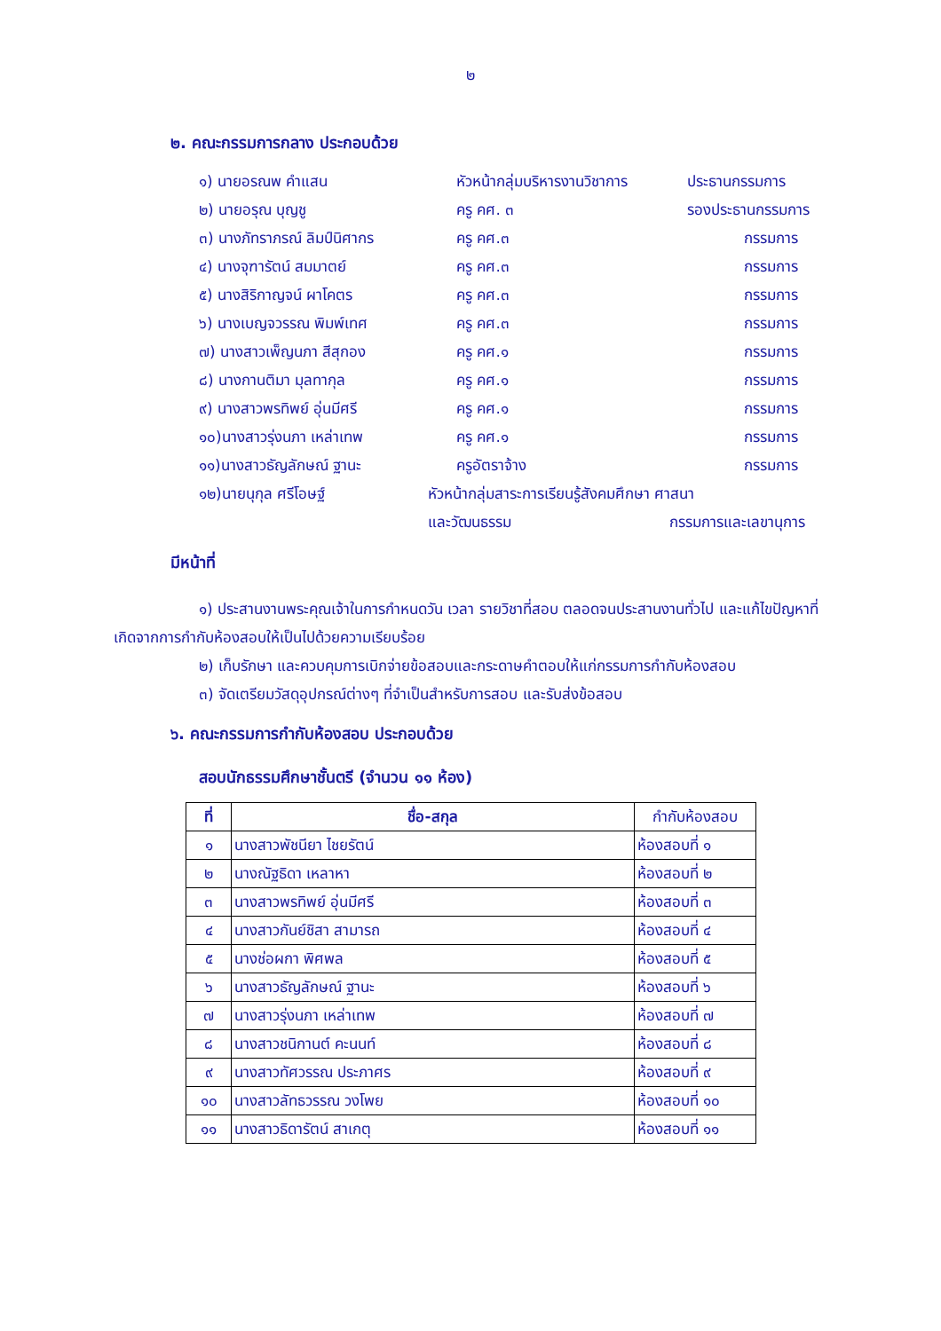๒
๒. คณะกรรมการกลาง ประกอบด้วย
๑) นายอรณพ คำแสน หัวหน้ากลุ่มบริหารงานวิชาการ ประธานกรรมการ
๒) นายอรุณ บุญชู ครู คศ. ๓ รองประธานกรรมการ
๓) นางภัทราภรณ์ ลิมป์นิศากร ครู คศ.๓ กรรมการ
๔) นางจุฑารัตน์ สมมาตย์ ครู คศ.๓ กรรมการ
๕) นางสิริกาญจน์ ผาโคตร ครู คศ.๓ กรรมการ
๖) นางเบญจวรรณ พิมพ์เทศ ครู คศ.๓ กรรมการ
๗) นางสาวเพ็ญนภา สีสุกอง ครู คศ.๑ กรรมการ
๘) นางกานติมา มุลทากุล ครู คศ.๑ กรรมการ
๙) นางสาวพรทิพย์ อุ่นมีศรี ครู คศ.๑ กรรมการ
๑๐)นางสาวรุ่งนภา เหล่าเทพ ครู คศ.๑ กรรมการ
๑๑)นางสาวธัญลักษณ์ ฐานะ ครูอัตราจ้าง กรรมการ
๑๒)นายนุกุล ศรีโอษฐ์ หัวหน้ากลุ่มสาระการเรียนรู้สังคมศึกษา ศาสนา
และวัฒนธรรม กรรมการและเลขานุการ
มีหน้าที่
๑) ประสานงานพระคุณเจ้าในการกำหนดวัน เวลา รายวิชาที่สอบ ตลอดจนประสานงานทั่วไป และแก้ไขปัญหาที่เกิดจากการกำกับห้องสอบให้เป็นไปด้วยความเรียบร้อย
๒) เก็บรักษา และควบคุมการเบิกจ่ายข้อสอบและกระดาษคำตอบให้แก่กรรมการกำกับห้องสอบ
๓) จัดเตรียมวัสดุอุปกรณ์ต่างๆ ที่จำเป็นสำหรับการสอบ และรับส่งข้อสอบ
๖. คณะกรรมการกำกับห้องสอบ ประกอบด้วย
สอบนักธรรมศึกษาชั้นตรี (จำนวน ๑๑ ห้อง)
| ที่ | ชื่อ-สกุล | กำกับห้องสอบ |
| --- | --- | --- |
| ๑ | นางสาวพัชนียา ไชยรัตน์ | ห้องสอบที่ ๑ |
| ๒ | นางณัฐธิดา เหลาหา | ห้องสอบที่ ๒ |
| ๓ | นางสาวพรทิพย์ อุ่นมีศรี | ห้องสอบที่ ๓ |
| ๔ | นางสาวกันย์ชิสา สามารถ | ห้องสอบที่ ๔ |
| ๕ | นางช่อผกา พิศพล | ห้องสอบที่ ๕ |
| ๖ | นางสาวธัญลักษณ์ ฐานะ | ห้องสอบที่ ๖ |
| ๗ | นางสาวรุ่งนภา เหล่าเทพ | ห้องสอบที่ ๗ |
| ๘ | นางสาวชนิกานต์ คะนนท์ | ห้องสอบที่ ๘ |
| ๙ | นางสาวทัศวรรณ ประภาศร | ห้องสอบที่ ๙ |
| ๑๐ | นางสาวลัทธวรรณ วงโพย | ห้องสอบที่ ๑๐ |
| ๑๑ | นางสาวธิดารัตน์ สาเกตุ | ห้องสอบที่ ๑๑ |